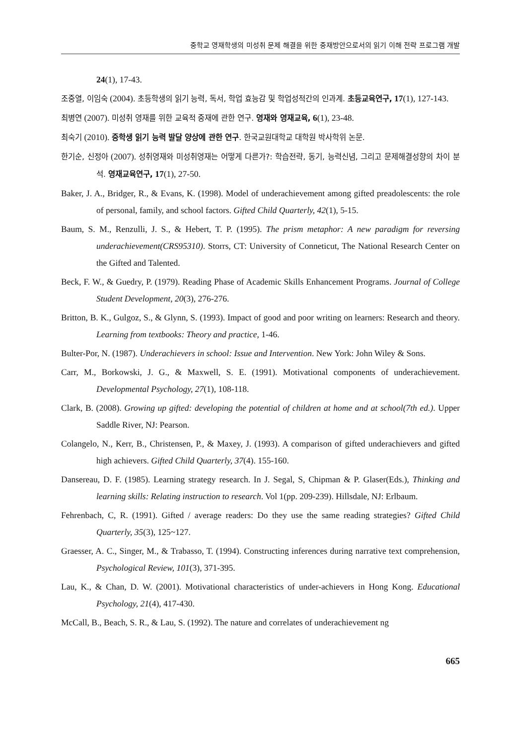중학교 영재학생의 미성취 문제 해결을 위한 중재방안으로서의 읽기 이해 전략 프로그램 개발
24(1), 17-43.
조중열, 이임숙 (2004). 초등학생의 읽기 능력, 독서, 학업 효능감 및 학업성적간의 인과계. 초등교육연구, 17(1), 127-143.
최병연 (2007). 미성취 영재를 위한 교육적 중재에 관한 연구. 영재와 영재교육, 6(1), 23-48.
최숙기 (2010). 중학생 읽기 능력 발달 양상에 관한 연구. 한국교원대학교 대학원 박사학위 논문.
한기순, 신정아 (2007). 성취영재와 미성취영재는 어떻게 다른가?: 학습전략, 동기, 능력신념, 그리고 문제해결성향의 차이 분석. 영재교육연구, 17(1), 27-50.
Baker, J. A., Bridger, R., & Evans, K. (1998). Model of underachievement among gifted preadolescents: the role of personal, family, and school factors. Gifted Child Quarterly, 42(1), 5-15.
Baum, S. M., Renzulli, J. S., & Hebert, T. P. (1995). The prism metaphor: A new paradigm for reversing underachievement(CRS95310). Storrs, CT: University of Conneticut, The National Research Center on the Gifted and Talented.
Beck, F. W., & Guedry, P. (1979). Reading Phase of Academic Skills Enhancement Programs. Journal of College Student Development, 20(3), 276-276.
Britton, B. K., Gulgoz, S., & Glynn, S. (1993). Impact of good and poor writing on learners: Research and theory. Learning from textbooks: Theory and practice, 1-46.
Bulter-Por, N. (1987). Underachievers in school: Issue and Intervention. New York: John Wiley & Sons.
Carr, M., Borkowski, J. G., & Maxwell, S. E. (1991). Motivational components of underachievement. Developmental Psychology, 27(1), 108-118.
Clark, B. (2008). Growing up gifted: developing the potential of children at home and at school(7th ed.). Upper Saddle River, NJ: Pearson.
Colangelo, N., Kerr, B., Christensen, P., & Maxey, J. (1993). A comparison of gifted underachievers and gifted high achievers. Gifted Child Quarterly, 37(4). 155-160.
Dansereau, D. F. (1985). Learning strategy research. In J. Segal, S, Chipman & P. Glaser(Eds.), Thinking and learning skills: Relating instruction to research. Vol 1(pp. 209-239). Hillsdale, NJ: Erlbaum.
Fehrenbach, C, R. (1991). Gifted / average readers: Do they use the same reading strategies? Gifted Child Quarterly, 35(3), 125~127.
Graesser, A. C., Singer, M., & Trabasso, T. (1994). Constructing inferences during narrative text comprehension, Psychological Review, 101(3), 371-395.
Lau, K., & Chan, D. W. (2001). Motivational characteristics of under-achievers in Hong Kong. Educational Psychology, 21(4), 417-430.
McCall, B., Beach, S. R., & Lau, S. (1992). The nature and correlates of underachievement ng
665